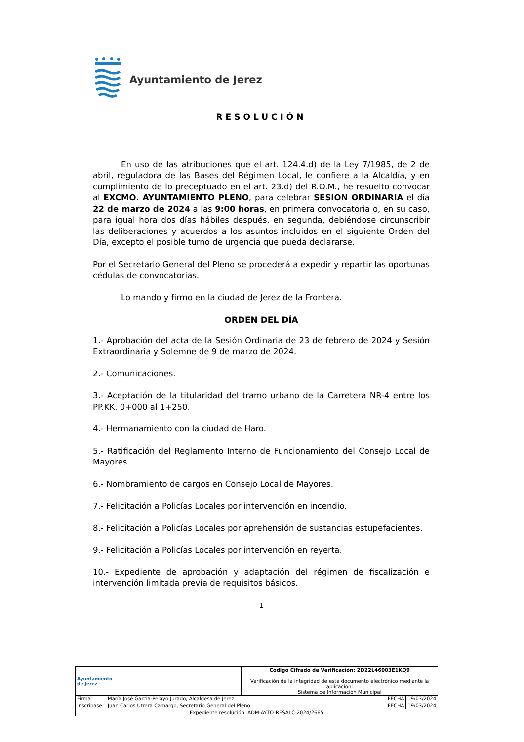Ayuntamiento de Jerez
RESOLUCIÓN
En uso de las atribuciones que el art. 124.4.d) de la Ley 7/1985, de 2 de abril, reguladora de las Bases del Régimen Local, le confiere a la Alcaldía, y en cumplimiento de lo preceptuado en el art. 23.d) del R.O.M., he resuelto convocar al EXCMO. AYUNTAMIENTO PLENO, para celebrar SESION ORDINARIA el día 22 de marzo de 2024 a las 9:00 horas, en primera convocatoria o, en su caso, para igual hora dos días hábiles después, en segunda, debiéndose circunscribir las deliberaciones y acuerdos a los asuntos incluidos en el siguiente Orden del Día, excepto el posible turno de urgencia que pueda declararse.
Por el Secretario General del Pleno se procederá a expedir y repartir las oportunas cédulas de convocatorias.
Lo mando y firmo en la ciudad de Jerez de la Frontera.
ORDEN DEL DÍA
1.- Aprobación del acta de la Sesión Ordinaria de 23 de febrero de 2024 y Sesión Extraordinaria y Solemne de 9 de marzo de 2024.
2.- Comunicaciones.
3.- Aceptación de la titularidad del tramo urbano de la Carretera NR-4 entre los PP.KK. 0+000 al 1+250.
4.- Hermanamiento con la ciudad de Haro.
5.- Ratificación del Reglamento Interno de Funcionamiento del Consejo Local de Mayores.
6.- Nombramiento de cargos en Consejo Local de Mayores.
7.- Felicitación a Policías Locales por intervención en incendio.
8.- Felicitación a Policías Locales por aprehensión de sustancias estupefacientes.
9.- Felicitación a Policías Locales por intervención en reyerta.
10.- Expediente de aprobación y adaptación del régimen de fiscalización e intervención limitada previa de requisitos básicos.
1
| Ayuntamiento de Jerez | | Código Cifrado de Verificación: 2D22L46003E1KQ9 Verificación de la integridad de este documento electrónico mediante la aplicación: Sistema de Información Municipal | | |
| Firma | María José Garcia-Pelayo Jurado, Alcaldesa de Jerez | | FECHA | 19/03/2024 |
| Inscribase | Juan Carlos Utrera Camargo, Secretario General del Pleno | | FECHA | 19/03/2024 |
| Expediente resolución: ADM-AYTO-RESALC-2024/2665 | | | | |